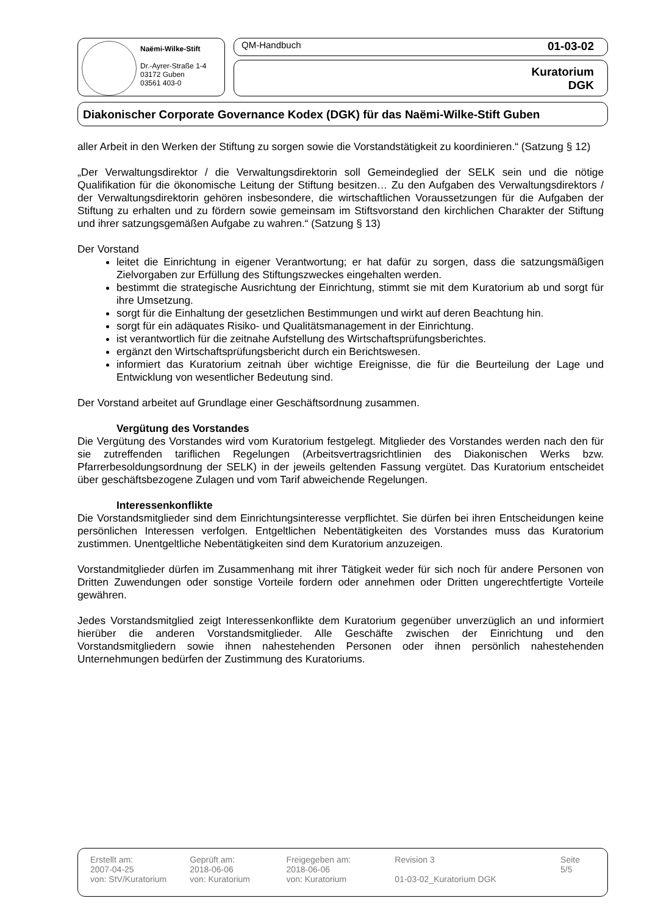Naëmi-Wilke-Stift
Dr.-Ayrer-Straße 1-4
03172 Guben
03561 403-0
QM-Handbuch 01-03-02
Kuratorium
DGK
Diakonischer Corporate Governance Kodex (DGK) für das Naëmi-Wilke-Stift Guben
aller Arbeit in den Werken der Stiftung zu sorgen sowie die Vorstandstätigkeit zu koordinieren.“ (Satzung § 12)
„Der Verwaltungsdirektor / die Verwaltungsdirektorin soll Gemeindeglied der SELK sein und die nötige Qualifikation für die ökonomische Leitung der Stiftung besitzen… Zu den Aufgaben des Verwaltungsdirektors / der Verwaltungsdirektorin gehören insbesondere, die wirtschaftlichen Voraussetzungen für die Aufgaben der Stiftung zu erhalten und zu fördern sowie gemeinsam im Stiftsvorstand den kirchlichen Charakter der Stiftung und ihrer satzungsgemäßen Aufgabe zu wahren.“ (Satzung § 13)
Der Vorstand
leitet die Einrichtung in eigener Verantwortung; er hat dafür zu sorgen, dass die satzungsmäßigen Zielvorgaben zur Erfüllung des Stiftungszweckes eingehalten werden.
bestimmt die strategische Ausrichtung der Einrichtung, stimmt sie mit dem Kuratorium ab und sorgt für ihre Umsetzung.
sorgt für die Einhaltung der gesetzlichen Bestimmungen und wirkt auf deren Beachtung hin.
sorgt für ein adäquates Risiko- und Qualitätsmanagement in der Einrichtung.
ist verantwortlich für die zeitnahe Aufstellung des Wirtschaftsprüfungsberichtes.
ergänzt den Wirtschaftsprüfungsbericht durch ein Berichtswesen.
informiert das Kuratorium zeitnah über wichtige Ereignisse, die für die Beurteilung der Lage und Entwicklung von wesentlicher Bedeutung sind.
Der Vorstand arbeitet auf Grundlage einer Geschäftsordnung zusammen.
Vergütung des Vorstandes
Die Vergütung des Vorstandes wird vom Kuratorium festgelegt. Mitglieder des Vorstandes werden nach den für sie zutreffenden tariflichen Regelungen (Arbeitsvertragsrichtlinien des Diakonischen Werks bzw. Pfarrerbesoldungsordnung der SELK) in der jeweils geltenden Fassung vergütet. Das Kuratorium entscheidet über geschäftsbezogene Zulagen und vom Tarif abweichende Regelungen.
Interessenkonflikte
Die Vorstandsmitglieder sind dem Einrichtungsinteresse verpflichtet. Sie dürfen bei ihren Entscheidungen keine persönlichen Interessen verfolgen. Entgeltlichen Nebentätigkeiten des Vorstandes muss das Kuratorium zustimmen. Unentgeltliche Nebentätigkeiten sind dem Kuratorium anzuzeigen.
Vorstandmitglieder dürfen im Zusammenhang mit ihrer Tätigkeit weder für sich noch für andere Personen von Dritten Zuwendungen oder sonstige Vorteile fordern oder annehmen oder Dritten ungerechtfertigte Vorteile gewähren.
Jedes Vorstandsmitglied zeigt Interessenkonflikte dem Kuratorium gegenüber unverzüglich an und informiert hierüber die anderen Vorstandsmitglieder. Alle Geschäfte zwischen der Einrichtung und den Vorstandsmitgliedern sowie ihnen nahestehenden Personen oder ihnen persönlich nahestehenden Unternehmungen bedürfen der Zustimmung des Kuratoriums.
Erstellt am:
2007-04-25
von: StV/Kuratorium
Geprüft am:
2018-06-06
von: Kuratorium
Freigegeben am:
2018-06-06
von: Kuratorium
Revision 3
01-03-02_Kuratorium DGK
Seite
5/5